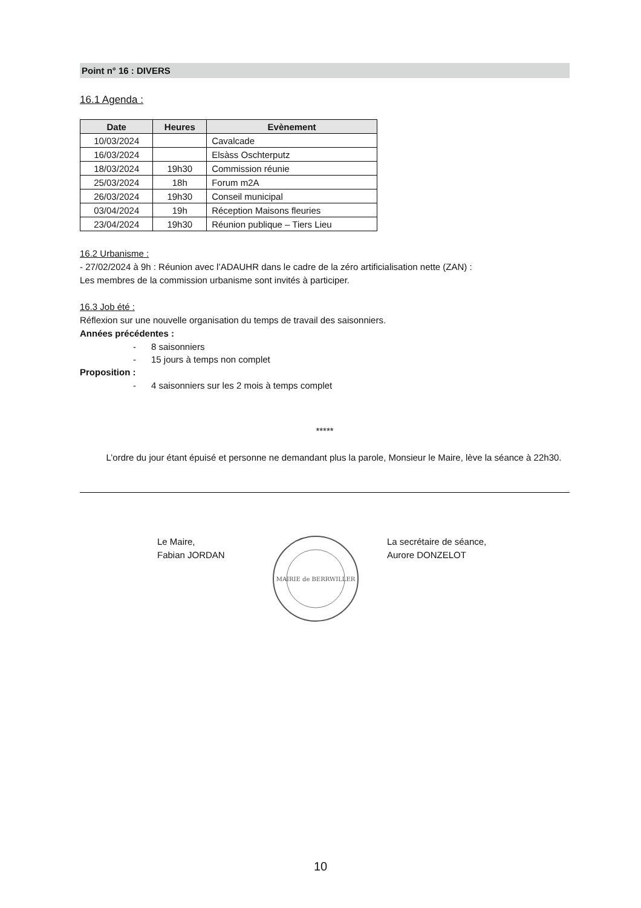Point n° 16 : DIVERS
16.1 Agenda :
| Date | Heures | Evènement |
| --- | --- | --- |
| 10/03/2024 | | Cavalcade |
| 16/03/2024 | | Elsàss Oschterputz |
| 18/03/2024 | 19h30 | Commission réunie |
| 25/03/2024 | 18h | Forum m2A |
| 26/03/2024 | 19h30 | Conseil municipal |
| 03/04/2024 | 19h | Réception Maisons fleuries |
| 23/04/2024 | 19h30 | Réunion publique – Tiers Lieu |
16.2 Urbanisme :
- 27/02/2024 à 9h : Réunion avec l’ADAUHR dans le cadre de la zéro artificialisation nette (ZAN) :
Les membres de la commission urbanisme sont invités à participer.
16.3 Job été :
Réflexion sur une nouvelle organisation du temps de travail des saisonniers.
Années précédentes :
- 8 saisonniers
- 15 jours à temps non complet
Proposition :
- 4 saisonniers sur les 2 mois à temps complet
*****
L’ordre du jour étant épuisé et personne ne demandant plus la parole, Monsieur le Maire, lève la séance à 22h30.
Le Maire,
Fabian JORDAN
MAIRIE de BERRWILLER
La secrétaire de séance,
Aurore DONZELOT
10